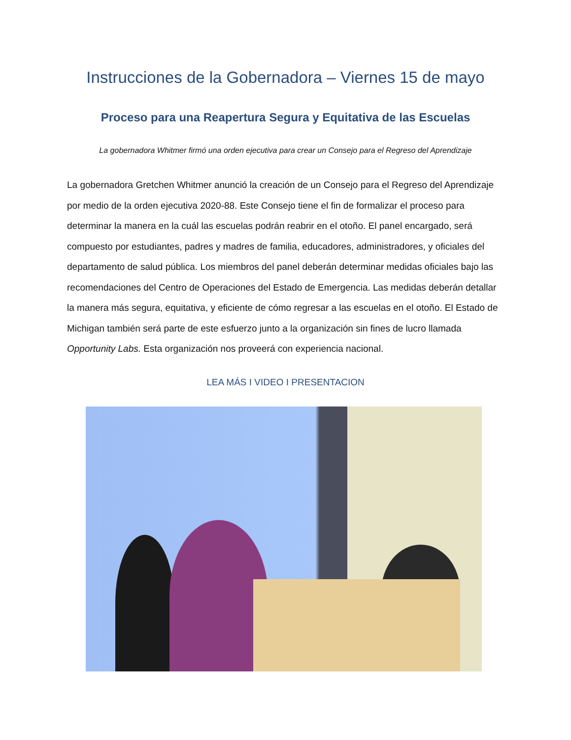Instrucciones de la Gobernadora – Viernes 15 de mayo
Proceso para una Reapertura Segura y Equitativa de las Escuelas
La gobernadora Whitmer firmó una orden ejecutiva para crear un Consejo para el Regreso del Aprendizaje
La gobernadora Gretchen Whitmer anunció la creación de un Consejo para el Regreso del Aprendizaje por medio de la orden ejecutiva 2020-88. Este Consejo tiene el fin de formalizar el proceso para determinar la manera en la cuál las escuelas podrán reabrir en el otoño. El panel encargado, será compuesto por estudiantes, padres y madres de familia, educadores, administradores, y oficiales del departamento de salud pública. Los miembros del panel deberán determinar medidas oficiales bajo las recomendaciones del Centro de Operaciones del Estado de Emergencia. Las medidas deberán detallar la manera más segura, equitativa, y eficiente de cómo regresar a las escuelas en el otoño. El Estado de Michigan también será parte de este esfuerzo junto a la organización sin fines de lucro llamada Opportunity Labs. Esta organización nos proveerá con experiencia nacional.
LEA MÁS I VIDEO I PRESENTACION